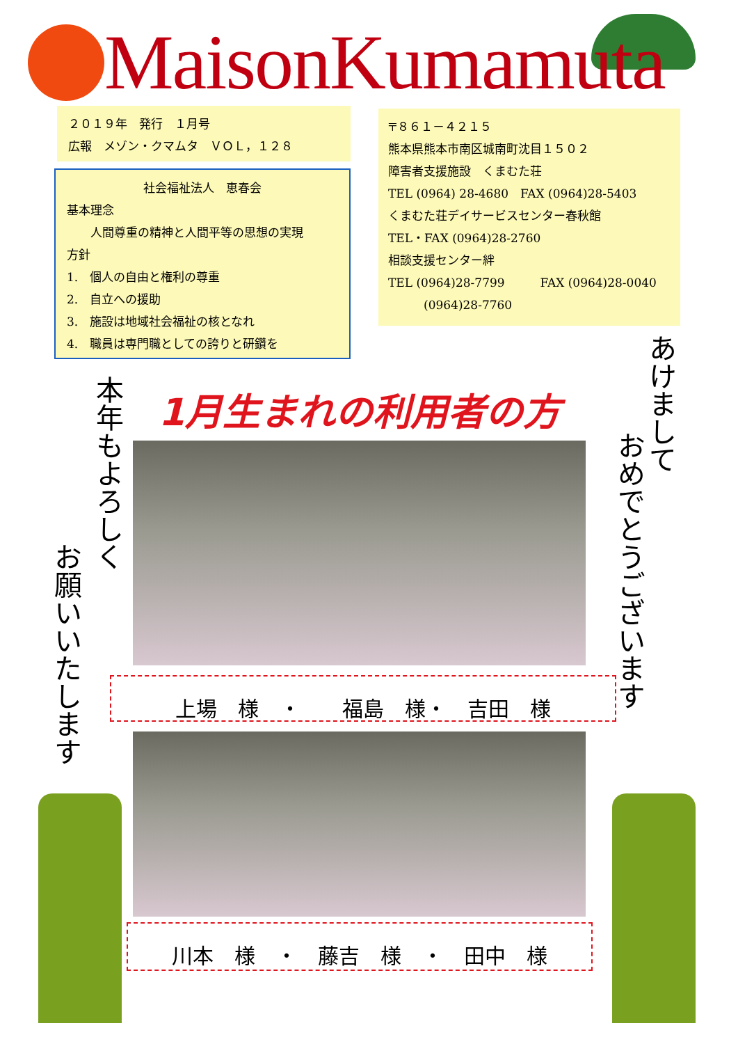MaisonKumamuta
２０１９年　発行　１月号
広報　メゾン・クマムタ　ＶＯＬ，１２８
社会福祉法人　恵春会
基本理念
　　人間尊重の精神と人間平等の思想の実現
方針
1.　個人の自由と権利の尊重
2.　自立への援助
3.　施設は地域社会福祉の核となれ
4.　職員は専門職としての誇りと研鑽を
〒８６１－４２１５
熊本県熊本市南区城南町沈目１５０２
障害者支援施設　くまむた荘
TEL (0964) 28-4680　FAX (0964)28-5403
くまむた荘デイサービスセンター春秋館
TEL・FAX (0964)28-2760
相談支援センター絆
TEL (0964)28-7799　　　FAX (0964)28-0040
　　　(0964)28-7760
1月生まれの利用者の方
上場　様　・　　福島　様・　吉田　様
川本　様　・　藤吉　様　・　田中　様
本年もよろしく
お願いいたします
あけまして
おめでとうございます